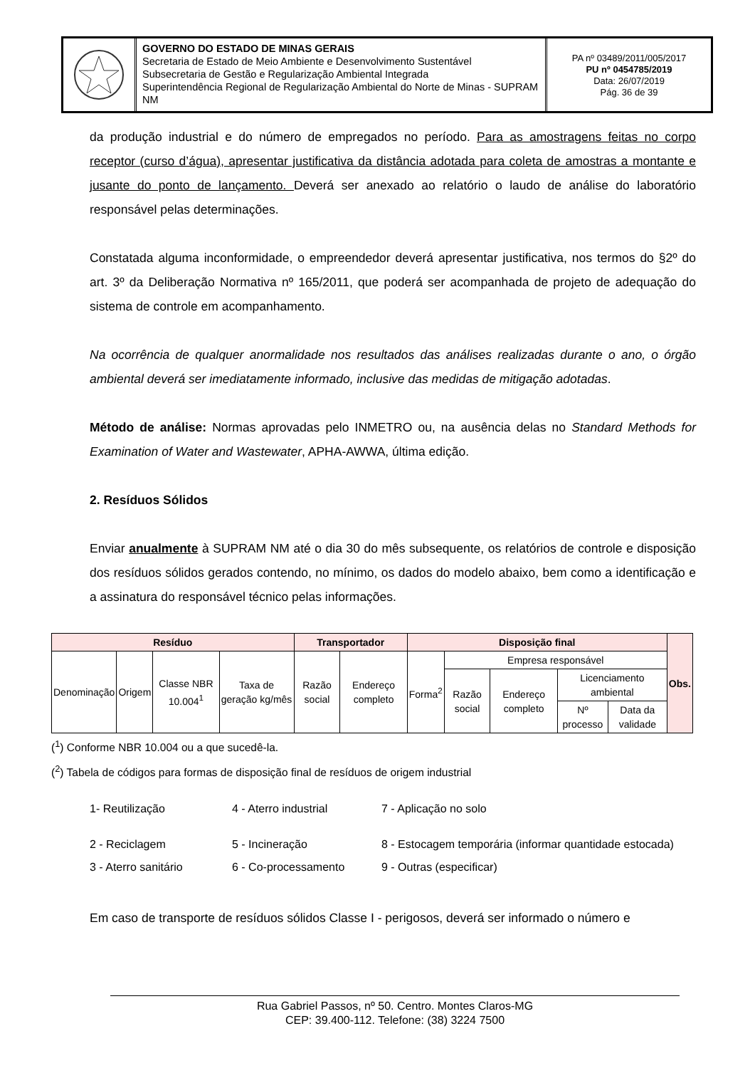GOVERNO DO ESTADO DE MINAS GERAIS
Secretaria de Estado de Meio Ambiente e Desenvolvimento Sustentável
Subsecretaria de Gestão e Regularização Ambiental Integrada
Superintendência Regional de Regularização Ambiental do Norte de Minas - SUPRAM NM
PA nº 03489/2011/005/2017
PU nº 0454785/2019
Data: 26/07/2019
Pág. 36 de 39
da produção industrial e do número de empregados no período. Para as amostragens feitas no corpo receptor (curso d’água), apresentar justificativa da distância adotada para coleta de amostras a montante e jusante do ponto de lançamento. Deverá ser anexado ao relatório o laudo de análise do laboratório responsável pelas determinações.
Constatada alguma inconformidade, o empreendedor deverá apresentar justificativa, nos termos do §2º do art. 3º da Deliberação Normativa nº 165/2011, que poderá ser acompanhada de projeto de adequação do sistema de controle em acompanhamento.
Na ocorrência de qualquer anormalidade nos resultados das análises realizadas durante o ano, o órgão ambiental deverá ser imediatamente informado, inclusive das medidas de mitigação adotadas.
Método de análise: Normas aprovadas pelo INMETRO ou, na ausência delas no Standard Methods for Examination of Water and Wastewater, APHA-AWWA, última edição.
2. Resíduos Sólidos
Enviar anualmente à SUPRAM NM até o dia 30 do mês subsequente, os relatórios de controle e disposição dos resíduos sólidos gerados contendo, no mínimo, os dados do modelo abaixo, bem como a identificação e a assinatura do responsável técnico pelas informações.
| Resíduo | | | | Transportador | | Disposição final | | | | | Obs. |
| --- | --- | --- | --- | --- | --- | --- | --- | --- | --- | --- | --- |
| Denominação | Origem | Classe NBR 10.004<sup>1</sup> | Taxa de geração kg/mês | Razão social | Endereço completo | Forma<sup>2</sup> | Empresa responsável | | | | |
| | | | | | | | Razão social | Endereço completo | Licenciamento ambiental | | |
| | | | | | | | | | Nº processo | Data da validade | |
(<sup>1</sup>) Conforme NBR 10.004 ou a que sucedê-la.
(<sup>2</sup>) Tabela de códigos para formas de disposição final de resíduos de origem industrial
1- Reutilização
4 - Aterro industrial
7 - Aplicação no solo
2 - Reciclagem
5 - Incineração
8 - Estocagem temporária (informar quantidade estocada)
3 - Aterro sanitário
6 - Co-processamento
9 - Outras (especificar)
Em caso de transporte de resíduos sólidos Classe I - perigosos, deverá ser informado o número e
Rua Gabriel Passos, nº 50. Centro. Montes Claros-MG
CEP: 39.400-112. Telefone: (38) 3224 7500